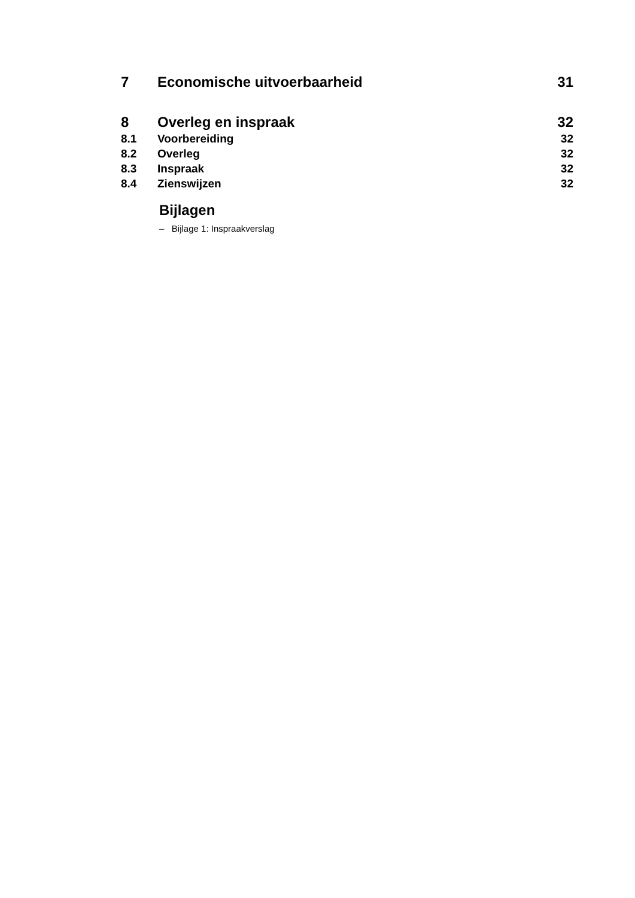7 Economische uitvoerbaarheid 31
8 Overleg en inspraak 32
8.1 Voorbereiding 32
8.2 Overleg 32
8.3 Inspraak 32
8.4 Zienswijzen 32
Bijlagen
– Bijlage 1: Inspraakverslag